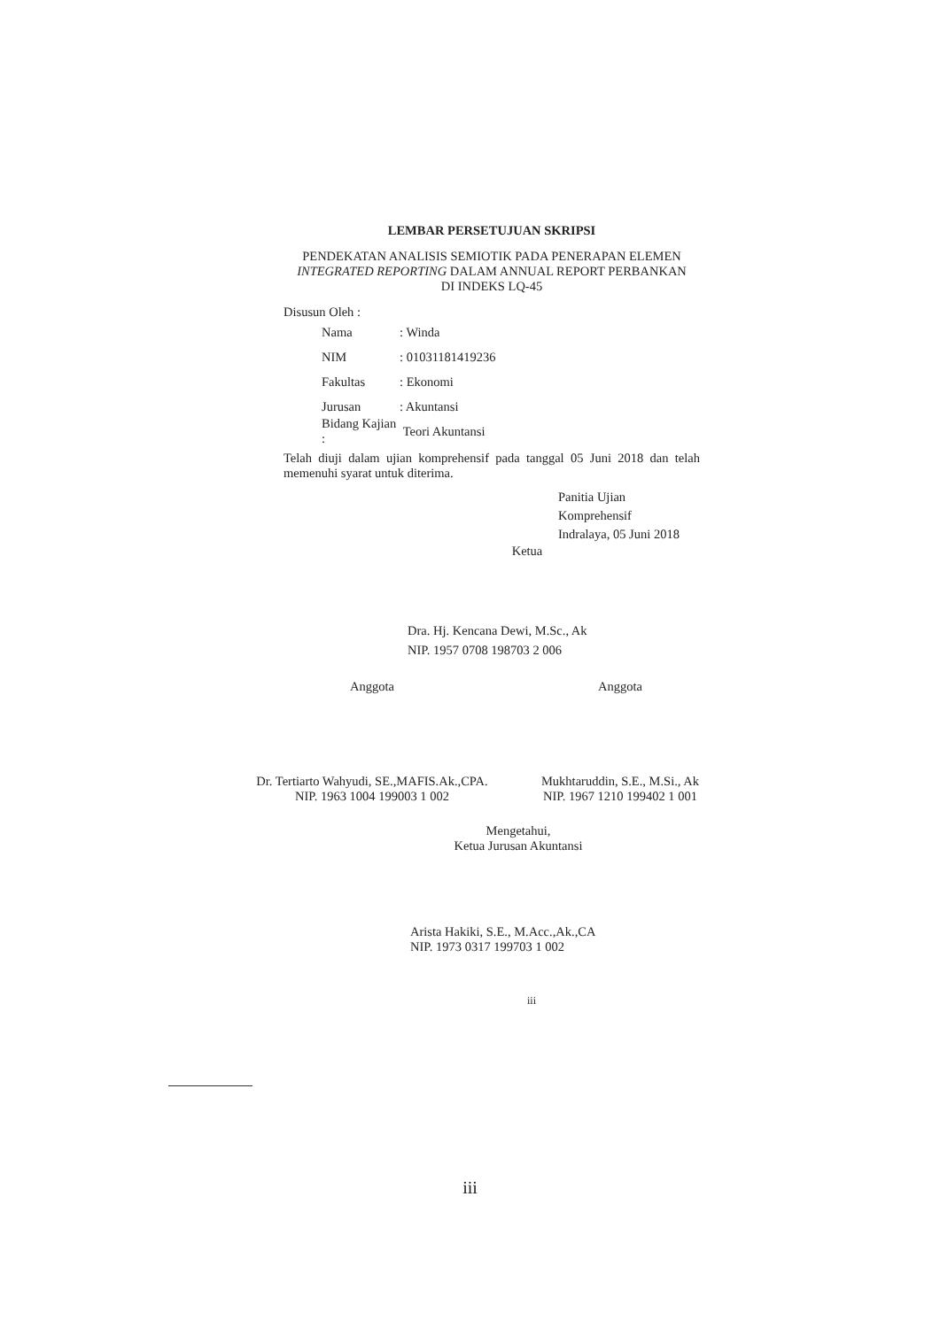LEMBAR PERSETUJUAN SKRIPSI
PENDEKATAN ANALISIS SEMIOTIK PADA PENERAPAN ELEMEN
INTEGRATED REPORTING DALAM ANNUAL REPORT PERBANKAN
DI INDEKS LQ-45
Disusun Oleh :
Nama: Winda
NIM: 01031181419236
Fakultas: Ekonomi
Jurusan: Akuntansi
Bidang Kajian : Teori Akuntansi
Telah diuji dalam ujian komprehensif pada tanggal 05 Juni 2018 dan telah memenuhi syarat untuk diterima.
Panitia Ujian Komprehensif
Indralaya, 05 Juni 2018
Ketua
Dra. Hj. Kencana Dewi, M.Sc., Ak
NIP. 1957 0708 198703 2 006
Anggota Anggota
Dr. Tertiarto Wahyudi, SE.,MAFIS.Ak.,CPA.
NIP. 1963 1004 199003 1 002
Mukhtaruddin, S.E., M.Si., Ak
NIP. 1967 1210 199402 1 001
Mengetahui,
Ketua Jurusan Akuntansi
Arista Hakiki, S.E., M.Acc.,Ak.,CA
NIP. 1973 0317 199703 1 002
iii
iii